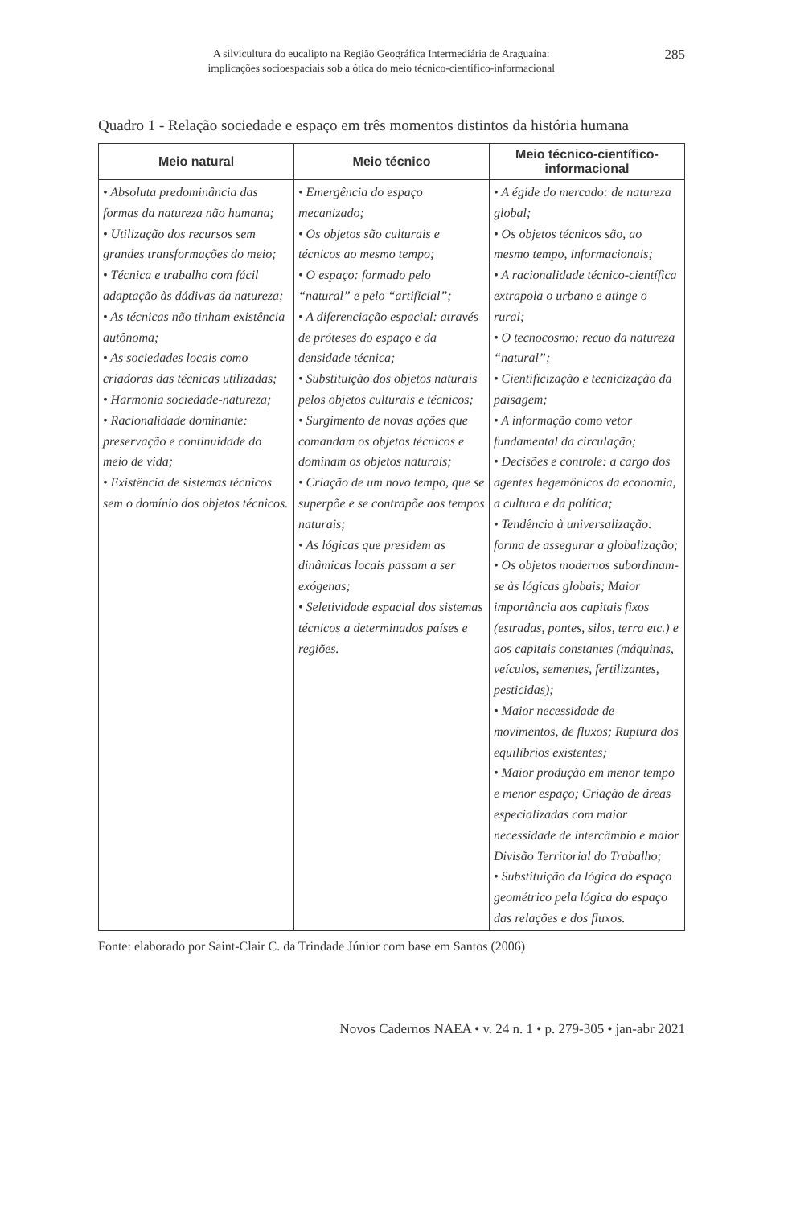A silvicultura do eucalipto na Região Geográfica Intermediária de Araguaína:
implicações socioespaciais sob a ótica do meio técnico-científico-informacional
285
Quadro 1 - Relação sociedade e espaço em três momentos distintos da história humana
| Meio natural | Meio técnico | Meio técnico-científico-informacional |
| --- | --- | --- |
| • Absoluta predominância das formas da natureza não humana; • Utilização dos recursos sem grandes transformações do meio; • Técnica e trabalho com fácil adaptação às dádivas da natureza; • As técnicas não tinham existência autônoma; • As sociedades locais como criadoras das técnicas utilizadas; • Harmonia sociedade-natureza; • Racionalidade dominante: preservação e continuidade do meio de vida; • Existência de sistemas técnicos sem o domínio dos objetos técnicos. | • Emergência do espaço mecanizado; • Os objetos são culturais e técnicos ao mesmo tempo; • O espaço: formado pelo “natural” e pelo “artificial”; • A diferenciação espacial: através de próteses do espaço e da densidade técnica; • Substituição dos objetos naturais pelos objetos culturais e técnicos; • Surgimento de novas ações que comandam os objetos técnicos e dominam os objetos naturais; • Criação de um novo tempo, que se superpõe e se contrapõe aos tempos naturais; • As lógicas que presidem as dinâmicas locais passam a ser exógenas; • Seletividade espacial dos sistemas técnicos a determinados países e regiões. | • A égide do mercado: de natureza global; • Os objetos técnicos são, ao mesmo tempo, informacionais; • A racionalidade técnico-científica extrapola o urbano e atinge o rural; • O tecnocosmo: recuo da natureza “natural”; • Cientificização e tecnicização da paisagem; • A informação como vetor fundamental da circulação; • Decisões e controle: a cargo dos agentes hegemônicos da economia, a cultura e da política; • Tendência à universalização: forma de assegurar a globalização; • Os objetos modernos subordinam-se às lógicas globais; Maior importância aos capitais fixos (estradas, pontes, silos, terra etc.) e aos capitais constantes (máquinas, veículos, sementes, fertilizantes, pesticidas); • Maior necessidade de movimentos, de fluxos; Ruptura dos equilíbrios existentes; • Maior produção em menor tempo e menor espaço; Criação de áreas especializadas com maior necessidade de intercâmbio e maior Divisão Territorial do Trabalho; • Substituição da lógica do espaço geométrico pela lógica do espaço das relações e dos fluxos. |
Fonte: elaborado por Saint-Clair C. da Trindade Júnior com base em Santos (2006)
Novos Cadernos NAEA • v. 24 n. 1 • p. 279-305 • jan-abr 2021